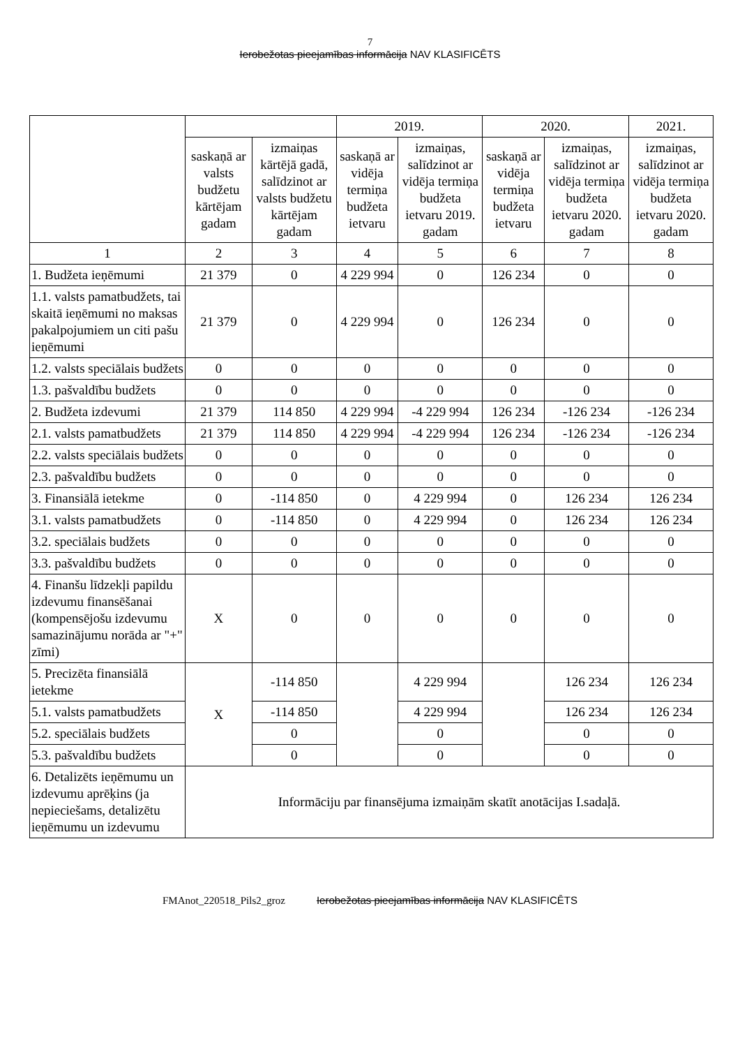7
Ierobežotas pieejamības informācija NAV KLASIFICĒTS
| | | | 2019. | | 2020. | | 2021. |
| --- | --- | --- | --- | --- | --- | --- | --- |
| | saskaņā ar valsts budžetu kārtējam gadam | izmaiņas kārtējā gadā, salīdzinot ar valsts budžetu kārtējam gadam | saskaņā ar vidēja termiņa budžeta ietvaru | izmaiņas, salīdzinot ar vidēja termiņa budžeta ietvaru 2019. gadam | saskaņā ar vidēja termiņa budžeta ietvaru | izmaiņas, salīdzinot ar vidēja termiņa budžeta ietvaru 2020. gadam | izmaiņas, salīdzinot ar vidēja termiņa budžeta ietvaru 2020. gadam |
| 1 | 2 | 3 | 4 | 5 | 6 | 7 | 8 |
| 1. Budžeta ieņēmumi | 21 379 | 0 | 4 229 994 | 0 | 126 234 | 0 | 0 |
| 1.1. valsts pamatbudžets, tai skaitā ieņēmumi no maksas pakalpojumiem un citi pašu ieņēmumi | 21 379 | 0 | 4 229 994 | 0 | 126 234 | 0 | 0 |
| 1.2. valsts speciālais budžets | 0 | 0 | 0 | 0 | 0 | 0 | 0 |
| 1.3. pašvaldību budžets | 0 | 0 | 0 | 0 | 0 | 0 | 0 |
| 2. Budžeta izdevumi | 21 379 | 114 850 | 4 229 994 | -4 229 994 | 126 234 | -126 234 | -126 234 |
| 2.1. valsts pamatbudžets | 21 379 | 114 850 | 4 229 994 | -4 229 994 | 126 234 | -126 234 | -126 234 |
| 2.2. valsts speciālais budžets | 0 | 0 | 0 | 0 | 0 | 0 | 0 |
| 2.3. pašvaldību budžets | 0 | 0 | 0 | 0 | 0 | 0 | 0 |
| 3. Finansiālā ietekme | 0 | -114 850 | 0 | 4 229 994 | 0 | 126 234 | 126 234 |
| 3.1. valsts pamatbudžets | 0 | -114 850 | 0 | 4 229 994 | 0 | 126 234 | 126 234 |
| 3.2. speciālais budžets | 0 | 0 | 0 | 0 | 0 | 0 | 0 |
| 3.3. pašvaldību budžets | 0 | 0 | 0 | 0 | 0 | 0 | 0 |
| 4. Finanšu līdzekļi papildu izdevumu finansēšanai (kompensējošu izdevumu samazinājumu norāda ar "+" zīmi) | X | 0 | 0 | 0 | 0 | 0 | 0 |
| 5. Precizēta finansiālā ietekme | X | -114 850 | | 4 229 994 | | 126 234 | 126 234 |
| 5.1. valsts pamatbudžets | | -114 850 | | 4 229 994 | | 126 234 | 126 234 |
| 5.2. speciālais budžets | | 0 | | 0 | | 0 | 0 |
| 5.3. pašvaldību budžets | | 0 | | 0 | | 0 | 0 |
| 6. Detalizēts ieņēmumu un izdevumu aprēķins (ja nepieciešams, detalizētu ieņēmumu un izdevumu | Informāciju par finansējuma izmaiņām skatīt anotācijas I.sadaļā. | | | | | | |
FMAnot_220518_Pils2_groz Ierobežotas pieejamības informācija NAV KLASIFICĒTS